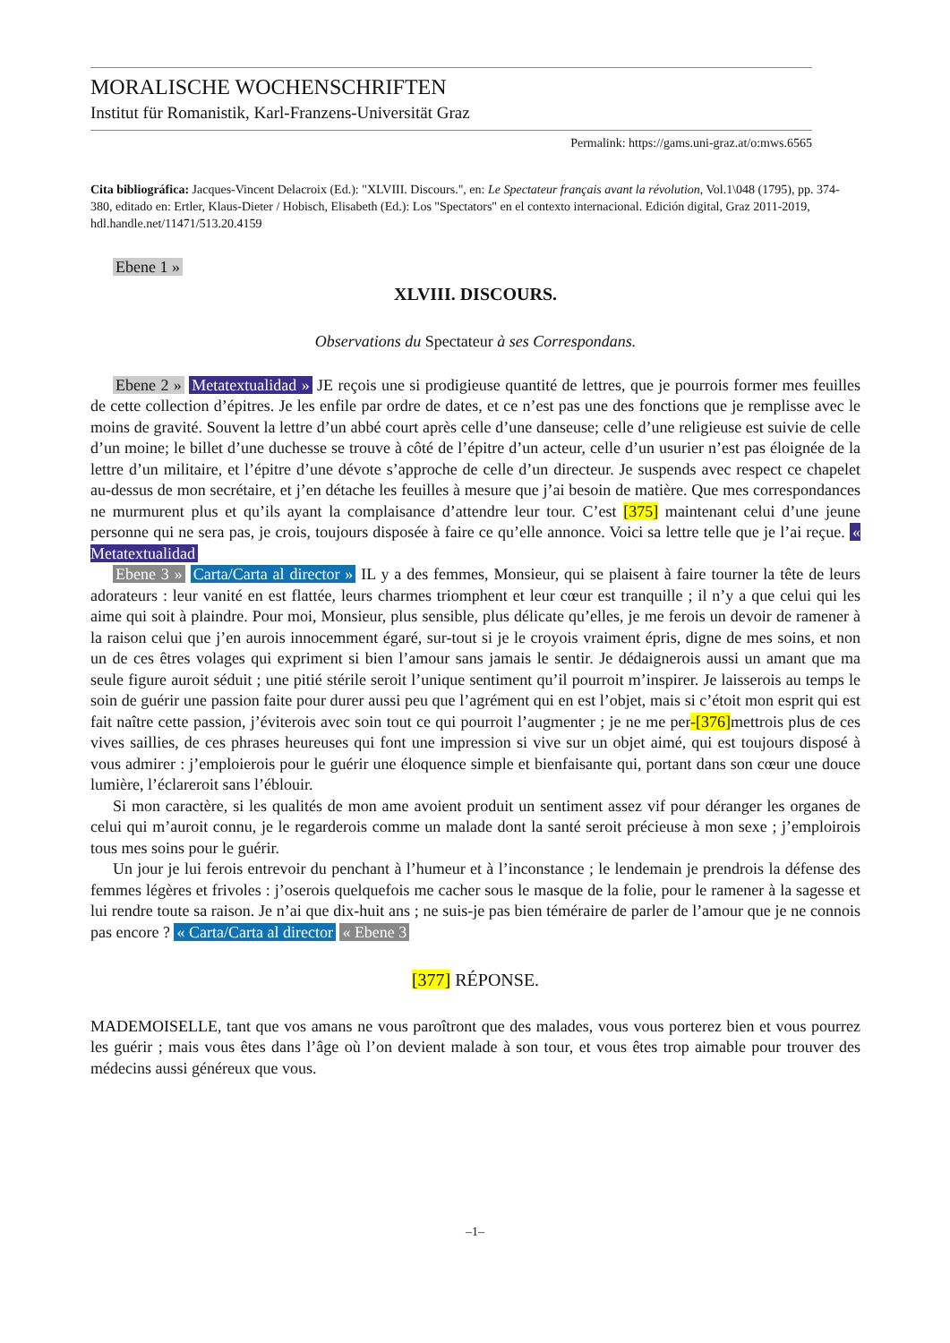MORALISCHE WOCHENSCHRIFTEN
Institut für Romanistik, Karl-Franzens-Universität Graz
Permalink: https://gams.uni-graz.at/o:mws.6565
Cita bibliográfica: Jacques-Vincent Delacroix (Ed.): "XLVIII. Discours.", en: Le Spectateur français avant la révolution, Vol.1\048 (1795), pp. 374-380, editado en: Ertler, Klaus-Dieter / Hobisch, Elisabeth (Ed.): Los "Spectators" en el contexto internacional. Edición digital, Graz 2011-2019, hdl.handle.net/11471/513.20.4159
Ebene 1 »
XLVIII. DISCOURS.
Observations du Spectateur à ses Correspondans.
Ebene 2 » Metatextualidad » JE reçois une si prodigieuse quantité de lettres, que je pourrois former mes feuilles de cette collection d’épitres. Je les enfile par ordre de dates, et ce n’est pas une des fonctions que je remplisse avec le moins de gravité. Souvent la lettre d’un abbé court après celle d’une danseuse; celle d’une religieuse est suivie de celle d’un moine; le billet d’une duchesse se trouve à côté de l’épitre d’un acteur, celle d’un usurier n’est pas éloignée de la lettre d’un militaire, et l’épitre d’une dévote s’approche de celle d’un directeur. Je suspends avec respect ce chapelet au-dessus de mon secrétaire, et j’en détache les feuilles à mesure que j’ai besoin de matière. Que mes correspondances ne murmurent plus et qu’ils ayant la complaisance d’attendre leur tour. C’est [375] maintenant celui d’une jeune personne qui ne sera pas, je crois, toujours disposée à faire ce qu’elle annonce. Voici sa lettre telle que je l’ai reçue. « Metatextualidad
Ebene 3 » Carta/Carta al director » IL y a des femmes, Monsieur, qui se plaisent à faire tourner la tête de leurs adorateurs : leur vanité en est flattée, leurs charmes triomphent et leur cœur est tranquille ; il n’y a que celui qui les aime qui soit à plaindre. Pour moi, Monsieur, plus sensible, plus délicate qu’elles, je me ferois un devoir de ramener à la raison celui que j’en aurois innocemment égaré, sur-tout si je le croyois vraiment épris, digne de mes soins, et non un de ces êtres volages qui expriment si bien l’amour sans jamais le sentir. Je dédaignerois aussi un amant que ma seule figure auroit séduit ; une pitié stérile seroit l’unique sentiment qu’il pourroit m’inspirer. Je laisserois au temps le soin de guérir une passion faite pour durer aussi peu que l’agrément qui en est l’objet, mais si c’étoit mon esprit qui est fait naître cette passion, j’éviterois avec soin tout ce qui pourroit l’augmenter ; je ne me per-[376] mettrois plus de ces vives saillies, de ces phrases heureuses qui font une impression si vive sur un objet aimé, qui est toujours disposé à vous admirer : j’emploierois pour le guérir une éloquence simple et bienfaisante qui, portant dans son cœur une douce lumière, l’éclareroit sans l’éblouir.
Si mon caractère, si les qualités de mon ame avoient produit un sentiment assez vif pour déranger les organes de celui qui m’auroit connu, je le regarderois comme un malade dont la santé seroit précieuse à mon sexe ; j’emploirois tous mes soins pour le guérir.
Un jour je lui ferois entrevoir du penchant à l’humeur et à l’inconstance ; le lendemain je prendrois la défense des femmes légères et frivoles : j’oserois quelquefois me cacher sous le masque de la folie, pour le ramener à la sagesse et lui rendre toute sa raison. Je n’ai que dix-huit ans ; ne suis-je pas bien téméraire de parler de l’amour que je ne connois pas encore ? « Carta/Carta al director « Ebene 3
[377] RÉPONSE.
MADEMOISELLE, tant que vos amans ne vous paroîtront que des malades, vous vous porterez bien et vous pourrez les guérir ; mais vous êtes dans l’âge où l’on devient malade à son tour, et vous êtes trop aimable pour trouver des médecins aussi généreux que vous.
–1–